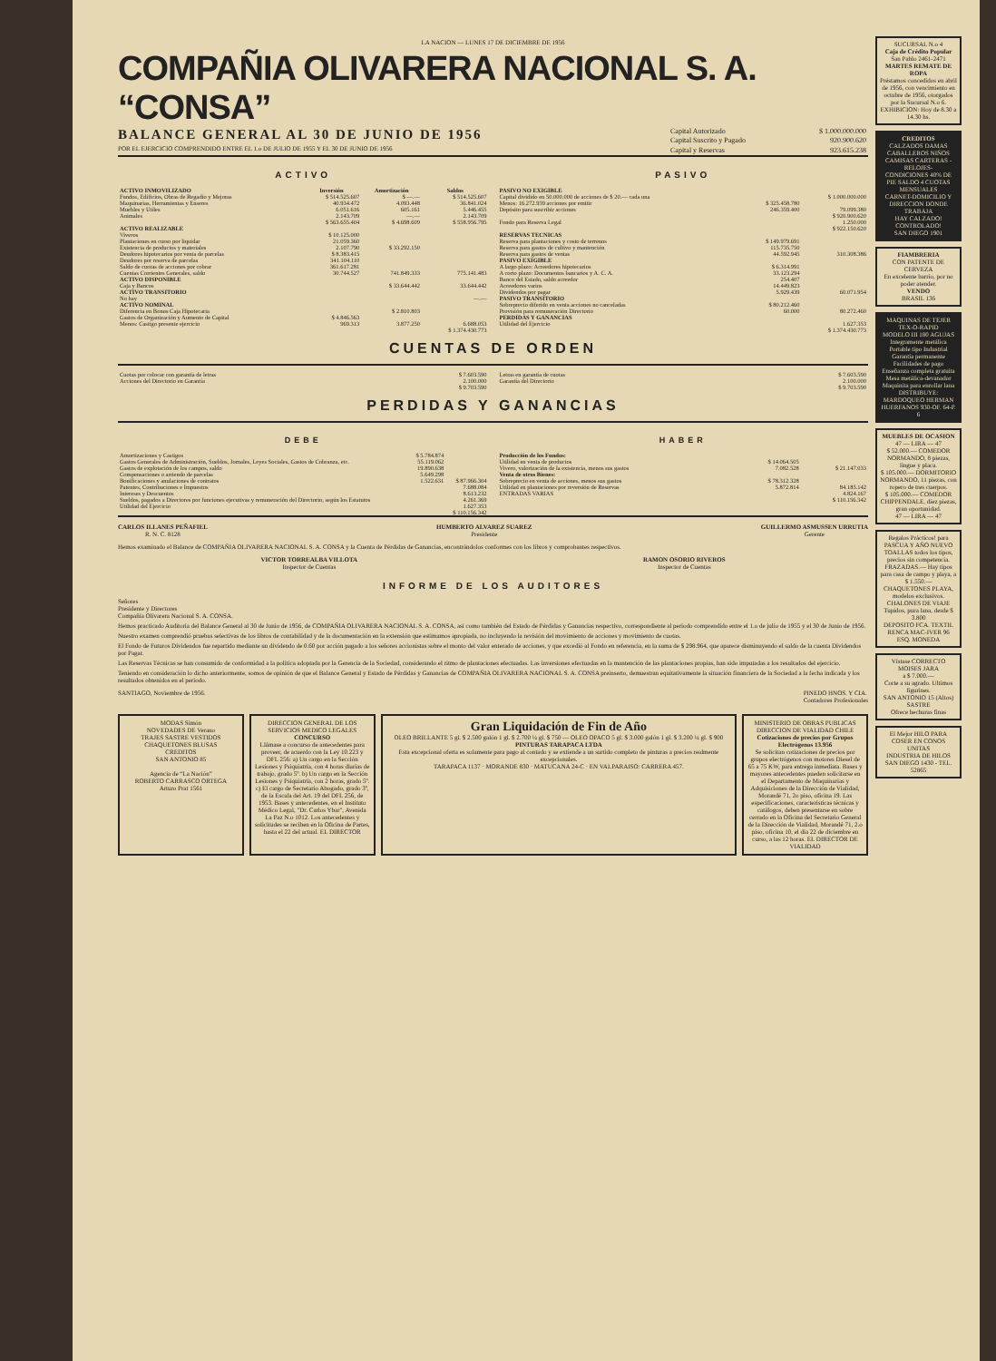LA NACION — LUNES 17 DE DICIEMBRE DE 1956
COMPAÑIA OLIVARERA NACIONAL S. A. “CONSA”
BALANCE GENERAL AL 30 DE JUNIO DE 1956
POR EL EJERCICIO COMPRENDIDO ENTRE EL 1.o DE JULIO DE 1955 Y EL 30 DE JUNIO DE 1956
| Capital Autorizado | $ 1.000.000.000 |
| Capital Suscrito y Pagado | 920.900.620 |
| Capital y Reservas | 923.615.238 |
ACTIVO
| ACTIVO INMOVILIZADO | Inversión | Amortización | Saldos |
| --- | --- | --- | --- |
| Fundos, Edificios, Obras de Regadío y Mejoras | $ 514.525.607 | $ —.— | $ 514.525.607 |
| Maquinarias, Herramientas y Enseres | 40.934.472 | 4.093.448 | 36.841.024 |
| Muebles y Utiles | 6.051.616 | 605.161 | 5.446.455 |
| Animales | 2.143.709 | —.— | 2.143.709 |
| | $ 563.655.404 | $ 4.698.609 | $ 558.956.795 |
| ACTIVO REALIZABLE | | | |
| Viveros | $ 10.125.000 | | |
| Plantaciones en curso por liquidar | 21.059.360 | | |
| Existencia de productos y materiales | 2.107.790 | $ 33.292.150 | |
| Deudores hipotecarios por venta de parcelas | $ 8.383.415 | | |
| Deudores por reserva de parcelas | 341.104.110 | | |
| Saldo de cuotas de acciones por cobrar | 361.617.281 | | |
| Cuentas Corrientes Generales, saldo | 30.744.527 | 741.849.333 | 775.141.483 |
| ACTIVO DISPONIBLE | | | |
| Caja y Bancos | | $ 33.644.442 | 33.644.442 |
| ACTIVO TRANSITORIO | | | |
| No hay | | | —.— |
| ACTIVO NOMINAL | | | |
| Diferencia en Bonos Caja Hipotecaria | | $ 2.810.803 | |
| Gastos de Organización y Aumento de Capital | $ 4.846.563 | | |
| Menos: Castigo presente ejercicio | 969.313 | 3.877.250 | 6.688.053 |
| | | | $ 1.374.430.773 |
PASIVO
| PASIVO NO EXIGIBLE | | |
| --- | --- | --- |
| Capital dividido en 50.000.000 de acciones de $ 20.— cada una | | $ 1.000.000.000 |
| Menos: 16.272.939 acciones por emitir | $ 325.458.780 | |
| Depósito para suscribir acciones | 246.359.400 | 79.099.380 |
| | | $ 920.900.620 |
| Fondo para Reserva Legal | | 1.250.000 |
| | | $ 922.150.620 |
| RESERVAS TECNICAS | | |
| Reserva para plantaciones y costo de terrenos | $ 149.979.691 | |
| Reserva para gastos de cultivo y mantención | 115.735.750 | |
| Reserva para gastos de ventas | 44.592.945 | 310.308.386 |
| PASIVO EXIGIBLE | | |
| A largo plazo: Acreedores hipotecarios | $ 6.314.991 | |
| A corto plazo: Documentos bancarios y A. C. A. | 33.123.294 | |
| Banco del Estado, saldo acreedor | 254.407 | |
| Acreedores varios | 14.449.823 | |
| Dividendos por pagar | 5.929.439 | 60.071.954 |
| PASIVO TRANSITORIO | | |
| Sobreprecio diferido en venta acciones no canceladas | $ 80.212.460 | |
| Provisión para remuneración Directorio | 60.000 | 80.272.460 |
| PERDIDAS Y GANANCIAS | | |
| Utilidad del Ejercicio | | 1.627.353 |
| | | $ 1.374.430.773 |
CUENTAS DE ORDEN
| Cuotas por colocar con garantía de letras | $ 7.603.590 |
| Acciones del Directorio en Garantía | 2.100.000 |
| | $ 9.703.590 |
| Letras en garantía de cuotas | $ 7.603.590 |
| Garantía del Directorio | 2.100.000 |
| | $ 9.703.590 |
PERDIDAS Y GANANCIAS
DEBE
| Amortizaciones y Castigos | $ 5.784.874 | |
| Gastos Generales de Administración, Sueldos, Jornales, Leyes Sociales, Gastos de Cobranza, etc. | 55.119.062 | |
| Gastos de explotación de los campos, saldo | 19.890.638 | |
| Compensaciones o arriendo de parcelas | 5.649.298 | |
| Bonificaciones y anulaciones de contratos | 1.522.631 | $ 87.966.304 |
| Patentes, Contribuciones e Impuestos | | 7.688.084 |
| Intereses y Descuentos | | 8.613.232 |
| Sueldos, pagados a Directores por funciones ejecutivas y remuneración del Directorio, según los Estatutos | | 4.261.369 |
| Utilidad del Ejercicio | | 1.627.353 |
| | | $ 110.156.342 |
HABER
| Producción de los Fundos: | | |
| --- | --- | --- |
| Utilidad en venta de productos | $ 14.064.505 | |
| Vivero, valorización de la existencia, menos sus gastos | 7.082.528 | $ 21.147.033 |
| Venta de otros Bienes: | | |
| Sobreprecio en venta de acciones, menos sus gastos | $ 78.312.328 | |
| Utilidad en plantaciones por reversión de Reservas | 5.872.814 | 84.185.142 |
| ENTRADAS VARIAS | | 4.824.167 |
| | | $ 110.156.342 |
CARLOS ILLANES PEÑAFIEL
R. N. C. 8128
HUMBERTO ALVAREZ SUAREZ
Presidente
GUILLERMO ASMUSSEN URRUTIA
Gerente
Hemos examinado el Balance de COMPAÑIA OLIVARERA NACIONAL S. A. CONSA y la Cuenta de Pérdidas de Ganancias, encontrándolos conformes con los libros y comprobantes respectivos.
VICTOR TORREALBA VILLOTA
Inspector de Cuentas
RAMON OSORIO RIVEROS
Inspector de Cuentas
INFORME DE LOS AUDITORES
Señores
Presidente y Directores
Compañía Olivarera Nacional S. A. CONSA.
Hemos practicado Auditoría del Balance General al 30 de Junio de 1956, de COMPAÑIA OLIVARERA NACIONAL S. A. CONSA, así como también del Estado de Pérdidas y Ganancias respectivo, correspondiente al período comprendido entre el 1.o de julio de 1955 y el 30 de Junio de 1956.
Nuestro examen comprendió pruebas selectivas de los libros de contabilidad y de la documentación en la extensión que estimamos apropiada, no incluyendo la revisión del movimiento de acciones y movimiento de cuotas.
El Fondo de Futuros Dividendos fue repartido mediante un dividendo de 0.60 por acción pagado a los señores accionistas sobre el monto del valor enterado de acciones, y que excedió al Fondo en referencia, en la suma de $ 298.964, que aparece disminuyendo el saldo de la cuenta Dividendos por Pagar.
Las Reservas Técnicas se han consumido de conformidad a la política adoptada por la Gerencia de la Sociedad, considerando el ritmo de plantaciones efectuadas. Las inversiones efectuadas en la mantención de las plantaciones propias, han sido imputadas a los resultados del ejercicio.
Teniendo en consideración lo dicho anteriormente, somos de opinión de que el Balance General y Estado de Pérdidas y Ganancias de COMPAÑIA OLIVARERA NACIONAL S. A. CONSA preinserto, demuestran equitativamente la situación financiera de la Sociedad a la fecha indicada y los resultados obtenidos en el período.
SANTIAGO, Noviembre de 1956. PINEDO HNOS. Y CIA.
Contadores Profesionales
MODAS Simón
NOVEDADES DE Verano
TRAJES SASTRE VESTIDOS CHAQUETONES BLUSAS
CREDITOS
SAN ANTONIO 85
Agencia de “La Nación”
ROBERTO CARRASCO ORTEGA
Arturo Prat 1561
DIRECCION GENERAL DE LOS SERVICIOS MEDICO LEGALES
CONCURSO
Llámase a concurso de antecedentes para proveer, de acuerdo con la Ley 10.223 y DFL 256: a) Un cargo en la Sección Lesiones y Psiquiatría, con 4 horas diarias de trabajo, grado 5º. b) Un cargo en la Sección Lesiones y Psiquiatría, con 2 horas, grado 5º. c) El cargo de Secretario Abogado, grado 3º, de la Escala del Art. 19 del DFL 256, de 1953. Bases y antecedentes, en el Instituto Médico Legal, "Dr. Carlos Ybar", Avenida La Paz N.o 1012. Los antecedentes y solicitudes se reciben en la Oficina de Partes, hasta el 22 del actual. EL DIRECTOR
Gran Liquidación de Fin de Año
OLEO BRILLANTE 5 gl. $ 2.500 galón 1 gl. $ 2.700 ¼ gl. $ 750 — OLEO OPACO 5 gl. $ 3.000 galón 1 gl. $ 3.200 ¼ gl. $ 900
PINTURAS TARAPACA LTDA
Esta excepcional oferta es solamente para pago al contado y se extiende a un surtido completo de pinturas a precios realmente excepcionales.
TARAPACA 1137 · MORANDE 830 · MATUCANA 24-C · EN VALPARAISO: CARRERA 457.
MINISTERIO DE OBRAS PUBLICAS DIRECCION DE VIALIDAD CHILE
Cotizaciones de precios por Grupos Electrógenos 13.956
Se solicitan cotizaciones de precios por grupos electrógenos con motores Diesel de 65 a 75 KW, para entrega inmediata. Bases y mayores antecedentes pueden solicitarse en el Departamento de Maquinarias y Adquisiciones de la Dirección de Vialidad, Morandé 71, 2o piso, oficina 19. Las especificaciones, características técnicas y catálogos, deben presentarse en sobre cerrado en la Oficina del Secretario General de la Dirección de Vialidad, Morandé 71, 2.o piso, oficina 10, el día 22 de diciembre en curso, a las 12 horas. EL DIRECTOR DE VIALIDAD
SUCURSAL N.o 4
Caja de Crédito Popular
San Pablo 2461-2471
MARTES REMATE DE ROPA
Préstamos concedidos en abril de 1956, con vencimiento en octubre de 1956, otorgados por la Sucursal N.o 6.
EXHIBICION: Hoy de 8.30 a 14.30 hs.
CREDITOS
CALZADOS DAMAS CABALLEROS NIÑOS CAMISAS CARTERAS -RELOJES-
CONDICIONES 40% DE PIE SALDO 4 CUOTAS MENSUALES
CARNET-DOMICILIO Y DIRECCION DONDE TRABAJA
HAY CALZADO! CONTROLADO!
SAN DIEGO 1901
FIAMBRERIA
CON PATENTE DE CERVEZA
En excelente barrio, por no poder atender.
VENDO
BRASIL 136
MAQUINAS DE TEJER
TEX-O-RAPID
MODELO III 180 AGUJAS
Integramente metálica Portable tipo Industrial Garantía permanente Facilidades de pago Enseñanza completa gratuita Mesa metálica-devanador Maquinita para enrollar lana
DISTRIBUYE:
MARDOQUEO HERMAN
HUERFANOS 930-OF. 64-P. 6
MUEBLES DE OCASION
47 — LIRA — 47
$ 52.000.— COMEDOR NORMANDO, 8 piezas, lingue y placa.
$ 105.000.— DORMITORIO NORMANDO, 11 piezas, con ropero de tres cuerpos.
$ 105.000.— COMEDOR CHIPPENDALE, diez piezas, gran oportunidad.
47 — LIRA — 47
Regalos Prácticos! para PASCUA Y AÑO NUEVO
TOALLAS todos los tipos, precios sin competencia.
FRAZADAS.— Hay tipos para casa de campo y playa, a $ 1.550.—
CHAQUETONES PLAYA, modelos exclusivos.
CHALONES DE VIAJE Tupidos, pura lana, desde $ 3.800
DEPOSITO FCA. TEXTIL RENCA MAC-IVER 96 ESQ. MONEDA
Vístase CORRECTO
MOISES JARA
a $ 7.000.—
Corte a su agrado. Ultimos figurines.
SAN ANTONIO 15 (Altos) SASTRE
Ofrece hechuras finas
El Mejor HILO PARA COSER EN CONOS UNITAS
INDUSTRIA DE HILOS SAN DIEGO 1430 - TEL. 52865